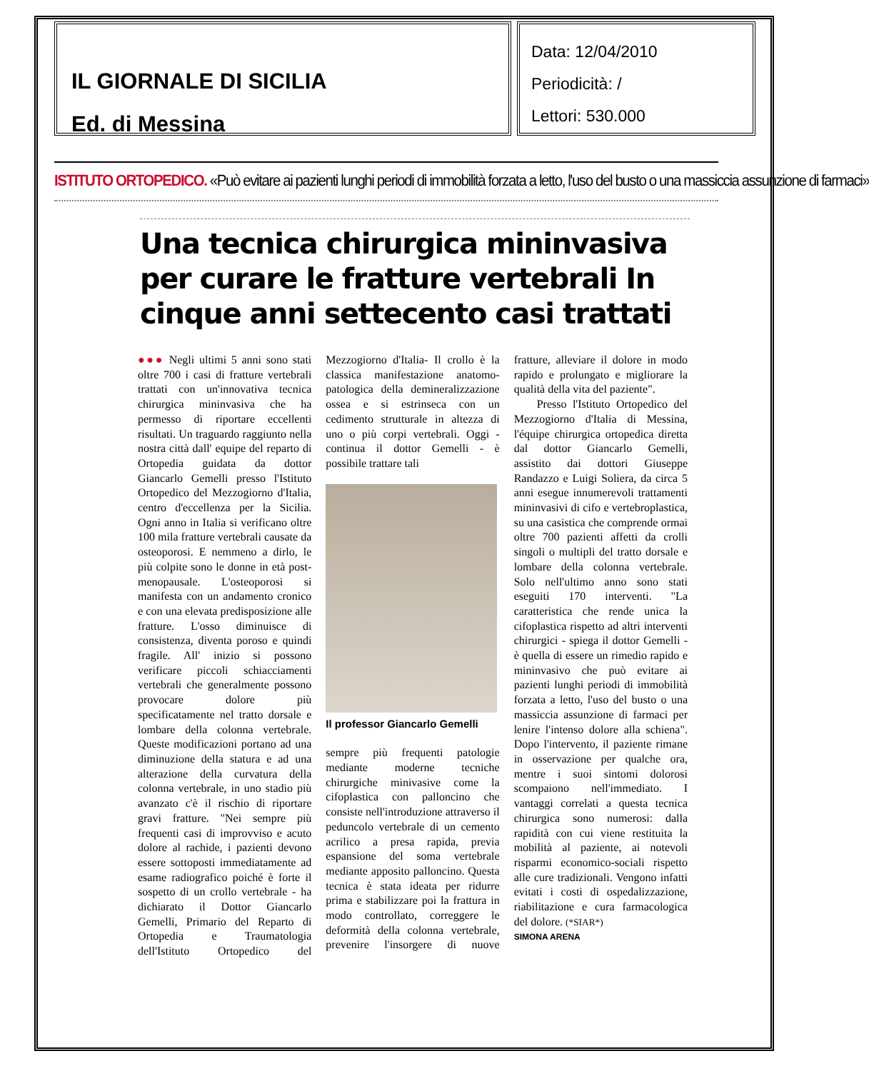IL GIORNALE DI SICILIA
Ed. di Messina
Data: 12/04/2010
Periodicità: /
Lettori: 530.000
ISTITUTO ORTOPEDICO. «Può evitare ai pazienti lunghi periodi di immobilità forzata a letto, l'uso del busto o una massiccia assunzione di farmaci»
Una tecnica chirurgica mininvasiva per curare le fratture vertebrali In cinque anni settecento casi trattati
●●● Negli ultimi 5 anni sono stati oltre 700 i casi di fratture vertebrali trattati con un'innovativa tecnica chirurgica mininvasiva che ha permesso di riportare eccellenti risultati. Un traguardo raggiunto nella nostra città dall' equipe del reparto di Ortopedia guidata da dottor Giancarlo Gemelli presso l'Istituto Ortopedico del Mezzogiorno d'Italia, centro d'eccellenza per la Sicilia. Ogni anno in Italia si verificano oltre 100 mila fratture vertebrali causate da osteoporosi. E nemmeno a dirlo, le più colpite sono le donne in età post-menopausale. L'osteoporosi si manifesta con un andamento cronico e con una elevata predisposizione alle fratture. L'osso diminuisce di consistenza, diventa poroso e quindi fragile. All' inizio si possono verificare piccoli schiacciamenti vertebrali che generalmente possono provocare dolore più specificatamente nel tratto dorsale e lombare della colonna vertebrale. Queste modificazioni portano ad una diminuzione della statura e ad una alterazione della curvatura della colonna vertebrale, in uno stadio più avanzato c'è il rischio di riportare gravi fratture. "Nei sempre più frequenti casi di improvviso e acuto dolore al rachide, i pazienti devono essere sottoposti immediatamente ad esame radiografico poiché è forte il sospetto di un crollo vertebrale - ha dichiarato il Dottor Giancarlo Gemelli, Primario del Reparto di Ortopedia e Traumatologia dell'Istituto Ortopedico del Mezzogiorno d'Italia- Il crollo è la classica manifestazione anatomo-patologica della demineralizzazione ossea e si estrinseca con un cedimento strutturale in altezza di uno o più corpi vertebrali. Oggi - continua il dottor Gemelli - è possibile trattare tali
Il professor Giancarlo Gemelli
sempre più frequenti patologie mediante moderne tecniche chirurgiche minivasive come la cifoplastica con palloncino che consiste nell'introduzione attraverso il peduncolo vertebrale di un cemento acrilico a presa rapida, previa espansione del soma vertebrale mediante apposito palloncino. Questa tecnica è stata ideata per ridurre prima e stabilizzare poi la frattura in modo controllato, correggere le deformità della colonna vertebrale, prevenire l'insorgere di nuove fratture, alleviare il dolore in modo rapido e prolungato e migliorare la qualità della vita del paziente".
Presso l'Istituto Ortopedico del Mezzogiorno d'Italia di Messina, l'équipe chirurgica ortopedica diretta dal dottor Giancarlo Gemelli, assistito dai dottori Giuseppe Randazzo e Luigi Soliera, da circa 5 anni esegue innumerevoli trattamenti mininvasivi di cifo e vertebroplastica, su una casistica che comprende ormai oltre 700 pazienti affetti da crolli singoli o multipli del tratto dorsale e lombare della colonna vertebrale. Solo nell'ultimo anno sono stati eseguiti 170 interventi. "La caratteristica che rende unica la cifoplastica rispetto ad altri interventi chirurgici - spiega il dottor Gemelli - è quella di essere un rimedio rapido e mininvasivo che può evitare ai pazienti lunghi periodi di immobilità forzata a letto, l'uso del busto o una massiccia assunzione di farmaci per lenire l'intenso dolore alla schiena". Dopo l'intervento, il paziente rimane in osservazione per qualche ora, mentre i suoi sintomi dolorosi scompaiono nell'immediato. I vantaggi correlati a questa tecnica chirurgica sono numerosi: dalla rapidità con cui viene restituita la mobilità al paziente, ai notevoli risparmi economico-sociali rispetto alle cure tradizionali. Vengono infatti evitati i costi di ospedalizzazione, riabilitazione e cura farmacologica del dolore. (*SIAR*)
SIMONA ARENA